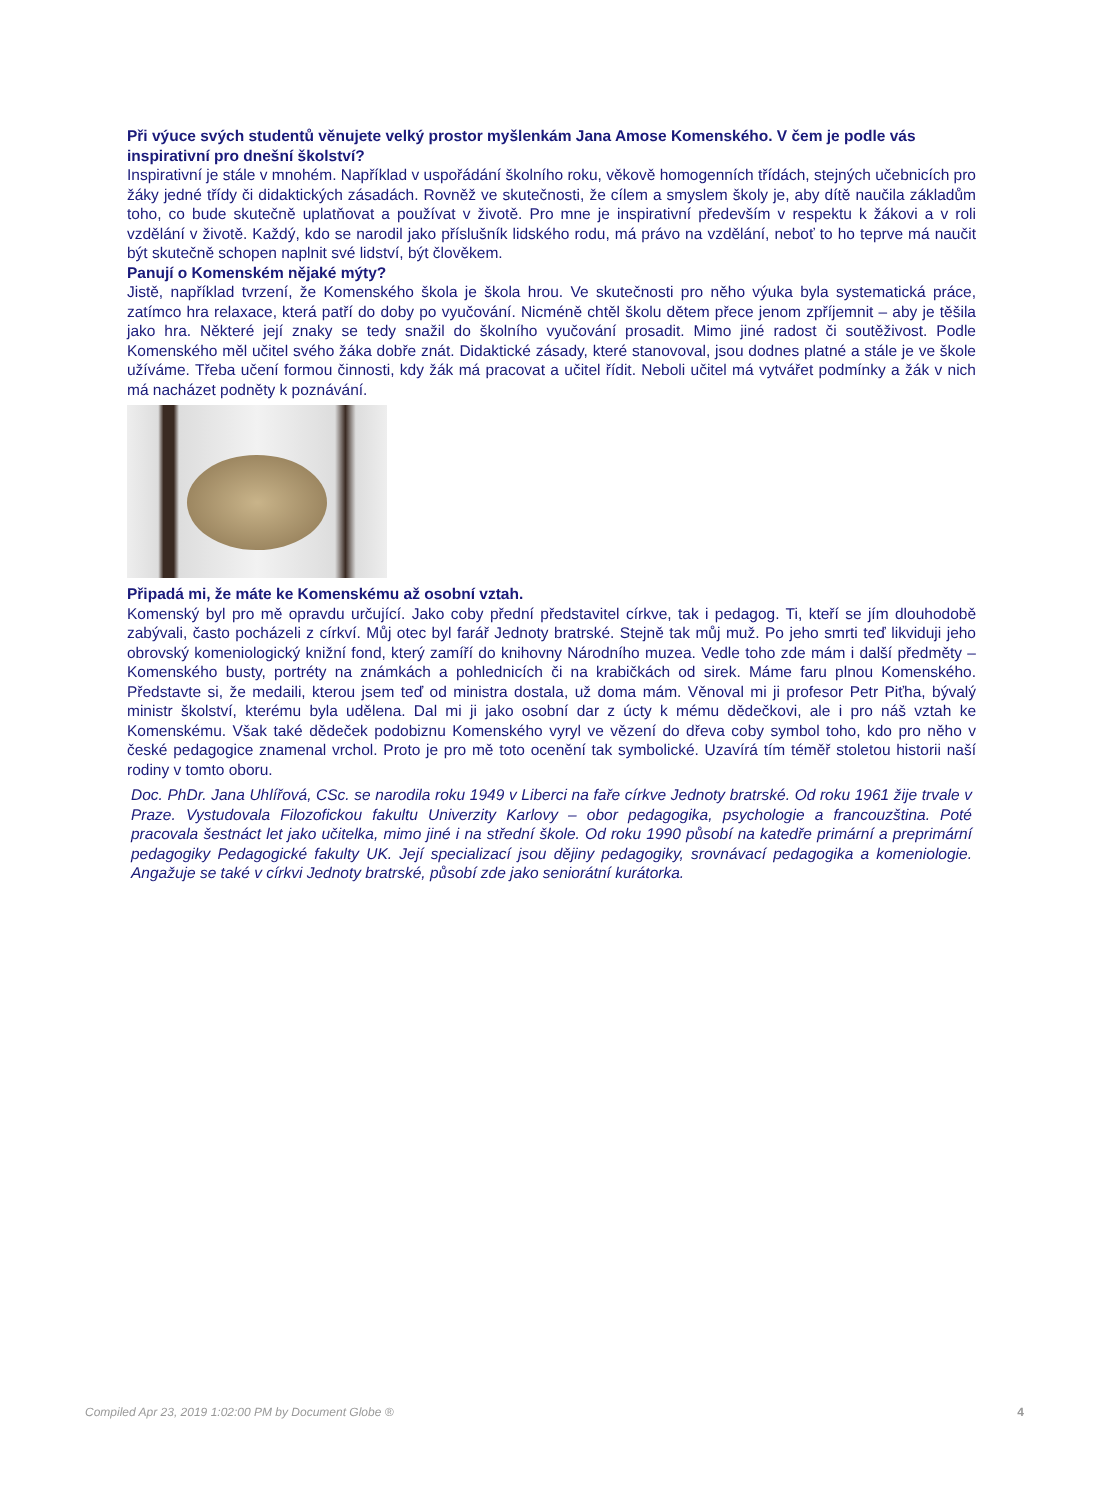Při výuce svých studentů věnujete velký prostor myšlenkám Jana Amose Komenského. V čem je podle vás inspirativní pro dnešní školství?
Inspirativní je stále v mnohém. Například v uspořádání školního roku, věkově homogenních třídách, stejných učebnicích pro žáky jedné třídy či didaktických zásadách. Rovněž ve skutečnosti, že cílem a smyslem školy je, aby dítě naučila základům toho, co bude skutečně uplatňovat a používat v životě. Pro mne je inspirativní především v respektu k žákovi a v roli vzdělání v životě. Každý, kdo se narodil jako příslušník lidského rodu, má právo na vzdělání, neboť to ho teprve má naučit být skutečně schopen naplnit své lidství, být člověkem.
Panují o Komenském nějaké mýty?
Jistě, například tvrzení, že Komenského škola je škola hrou. Ve skutečnosti pro něho výuka byla systematická práce, zatímco hra relaxace, která patří do doby po vyučování. Nicméně chtěl školu dětem přece jenom zpříjemnit – aby je těšila jako hra. Některé její znaky se tedy snažil do školního vyučování prosadit. Mimo jiné radost či soutěživost. Podle Komenského měl učitel svého žáka dobře znát. Didaktické zásady, které stanovoval, jsou dodnes platné a stále je ve škole užíváme. Třeba učení formou činnosti, kdy žák má pracovat a učitel řídit. Neboli učitel má vytvářet podmínky a žák v nich má nacházet podněty k poznávání.
Připadá mi, že máte ke Komenskému až osobní vztah.
Komenský byl pro mě opravdu určující. Jako coby přední představitel církve, tak i pedagog. Ti, kteří se jím dlouhodobě zabývali, často pocházeli z církví. Můj otec byl farář Jednoty bratrské. Stejně tak můj muž. Po jeho smrti teď likviduji jeho obrovský komeniologický knižní fond, který zamíří do knihovny Národního muzea. Vedle toho zde mám i další předměty – Komenského busty, portréty na známkách a pohlednicích či na krabičkách od sirek. Máme faru plnou Komenského. Představte si, že medaili, kterou jsem teď od ministra dostala, už doma mám. Věnoval mi ji profesor Petr Piťha, bývalý ministr školství, kterému byla udělena. Dal mi ji jako osobní dar z úcty k mému dědečkovi, ale i pro náš vztah ke Komenskému. Však také dědeček podobiznu Komenského vyryl ve vězení do dřeva coby symbol toho, kdo pro něho v české pedagogice znamenal vrchol. Proto je pro mě toto ocenění tak symbolické. Uzavírá tím téměř stoletou historii naší rodiny v tomto oboru.
Doc. PhDr. Jana Uhlířová, CSc. se narodila roku 1949 v Liberci na faře církve Jednoty bratrské. Od roku 1961 žije trvale v Praze. Vystudovala Filozofickou fakultu Univerzity Karlovy – obor pedagogika, psychologie a francouzština. Poté pracovala šestnáct let jako učitelka, mimo jiné i na střední škole. Od roku 1990 působí na katedře primární a preprimární pedagogiky Pedagogické fakulty UK. Její specializací jsou dějiny pedagogiky, srovnávací pedagogika a komeniologie. Angažuje se také v církvi Jednoty bratrské, působí zde jako seniorátní kurátorka.
Compiled Apr 23, 2019 1:02:00 PM by Document Globe ® 4